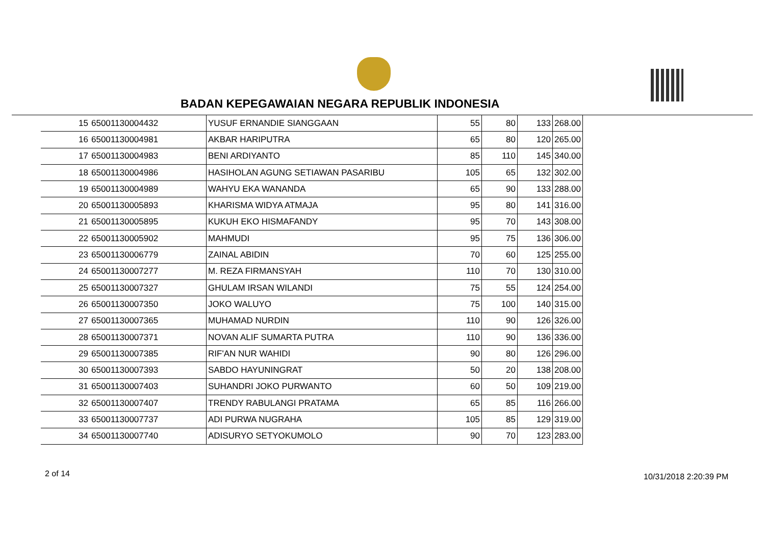BADAN KEPEGAWAIAN NEGARA REPUBLIK INDONESIA
| 15 | 65001130004432 | YUSUF ERNANDIE SIANGGAAN | 55 | 80 | 133 | 268.00 |
| 16 | 65001130004981 | AKBAR HARIPUTRA | 65 | 80 | 120 | 265.00 |
| 17 | 65001130004983 | BENI ARDIYANTO | 85 | 110 | 145 | 340.00 |
| 18 | 65001130004986 | HASIHOLAN AGUNG SETIAWAN PASARIBU | 105 | 65 | 132 | 302.00 |
| 19 | 65001130004989 | WAHYU EKA WANANDA | 65 | 90 | 133 | 288.00 |
| 20 | 65001130005893 | KHARISMA WIDYA ATMAJA | 95 | 80 | 141 | 316.00 |
| 21 | 65001130005895 | KUKUH EKO HISMAFANDY | 95 | 70 | 143 | 308.00 |
| 22 | 65001130005902 | MAHMUDI | 95 | 75 | 136 | 306.00 |
| 23 | 65001130006779 | ZAINAL ABIDIN | 70 | 60 | 125 | 255.00 |
| 24 | 65001130007277 | M. REZA FIRMANSYAH | 110 | 70 | 130 | 310.00 |
| 25 | 65001130007327 | GHULAM IRSAN WILANDI | 75 | 55 | 124 | 254.00 |
| 26 | 65001130007350 | JOKO WALUYO | 75 | 100 | 140 | 315.00 |
| 27 | 65001130007365 | MUHAMAD NURDIN | 110 | 90 | 126 | 326.00 |
| 28 | 65001130007371 | NOVAN ALIF SUMARTA PUTRA | 110 | 90 | 136 | 336.00 |
| 29 | 65001130007385 | RIF'AN NUR WAHIDI | 90 | 80 | 126 | 296.00 |
| 30 | 65001130007393 | SABDO HAYUNINGRAT | 50 | 20 | 138 | 208.00 |
| 31 | 65001130007403 | SUHANDRI JOKO PURWANTO | 60 | 50 | 109 | 219.00 |
| 32 | 65001130007407 | TRENDY RABULANGI PRATAMA | 65 | 85 | 116 | 266.00 |
| 33 | 65001130007737 | ADI PURWA NUGRAHA | 105 | 85 | 129 | 319.00 |
| 34 | 65001130007740 | ADISURYO SETYOKUMOLO | 90 | 70 | 123 | 283.00 |
2 of 14 10/31/2018 2:20:39 PM